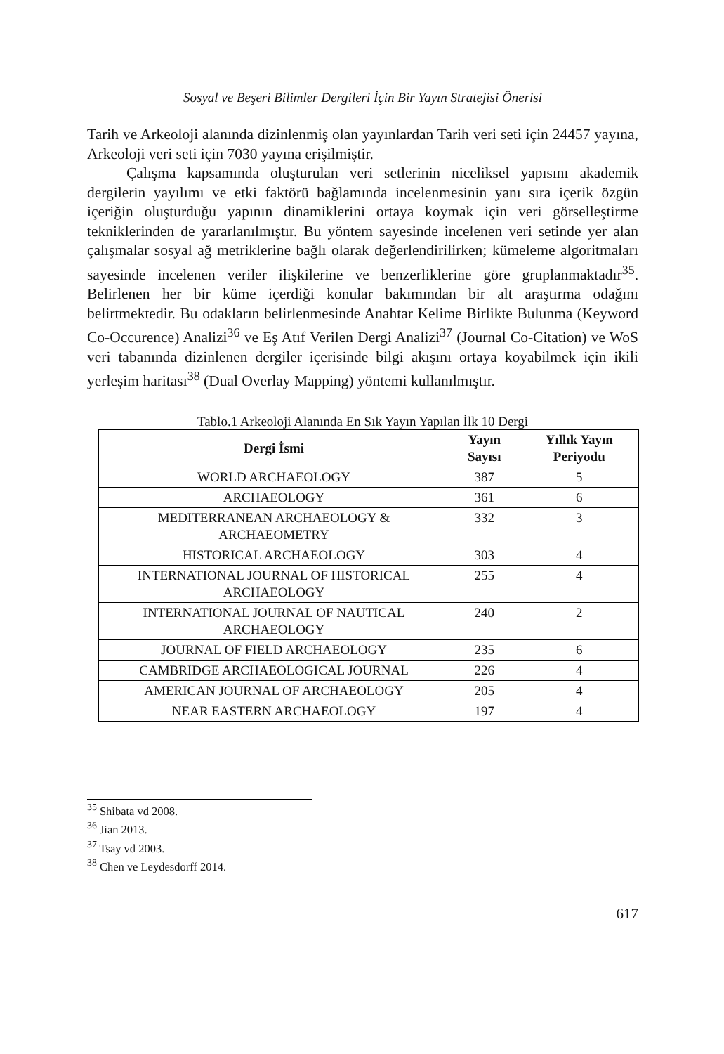Sosyal ve Beşeri Bilimler Dergileri İçin Bir Yayın Stratejisi Önerisi
Tarih ve Arkeoloji alanında dizinlenmiş olan yayınlardan Tarih veri seti için 24457 yayına, Arkeoloji veri seti için 7030 yayına erişilmiştir.
Çalışma kapsamında oluşturulan veri setlerinin niceliksel yapısını akademik dergilerin yayılımı ve etki faktörü bağlamında incelenmesinin yanı sıra içerik özgün içeriğin oluşturduğu yapının dinamiklerini ortaya koymak için veri görselleştirme tekniklerinden de yararlanılmıştır. Bu yöntem sayesinde incelenen veri setinde yer alan çalışmalar sosyal ağ metriklerine bağlı olarak değerlendirilirken; kümeleme algoritmaları sayesinde incelenen veriler ilişkilerine ve benzerliklerine göre gruplanmaktadır<sup>35</sup>. Belirlenen her bir küme içerdiği konular bakımından bir alt araştırma odağını belirtmektedir. Bu odakların belirlenmesinde Anahtar Kelime Birlikte Bulunma (Keyword Co-Occurence) Analizi<sup>36</sup> ve Eş Atıf Verilen Dergi Analizi<sup>37</sup> (Journal Co-Citation) ve WoS veri tabanında dizinlenen dergiler içerisinde bilgi akışını ortaya koyabilmek için ikili yerleşim haritası<sup>38</sup> (Dual Overlay Mapping) yöntemi kullanılmıştır.
Tablo.1 Arkeoloji Alanında En Sık Yayın Yapılan İlk 10 Dergi
| Dergi İsmi | Yayın Sayısı | Yıllık Yayın Periyodu |
| --- | --- | --- |
| WORLD ARCHAEOLOGY | 387 | 5 |
| ARCHAEOLOGY | 361 | 6 |
| MEDITERRANEAN ARCHAEOLOGY & ARCHAEOMETRY | 332 | 3 |
| HISTORICAL ARCHAEOLOGY | 303 | 4 |
| INTERNATIONAL JOURNAL OF HISTORICAL ARCHAEOLOGY | 255 | 4 |
| INTERNATIONAL JOURNAL OF NAUTICAL ARCHAEOLOGY | 240 | 2 |
| JOURNAL OF FIELD ARCHAEOLOGY | 235 | 6 |
| CAMBRIDGE ARCHAEOLOGICAL JOURNAL | 226 | 4 |
| AMERICAN JOURNAL OF ARCHAEOLOGY | 205 | 4 |
| NEAR EASTERN ARCHAEOLOGY | 197 | 4 |
<sup>35</sup> Shibata vd 2008.
<sup>36</sup> Jian 2013.
<sup>37</sup> Tsay vd 2003.
<sup>38</sup> Chen ve Leydesdorff 2014.
617